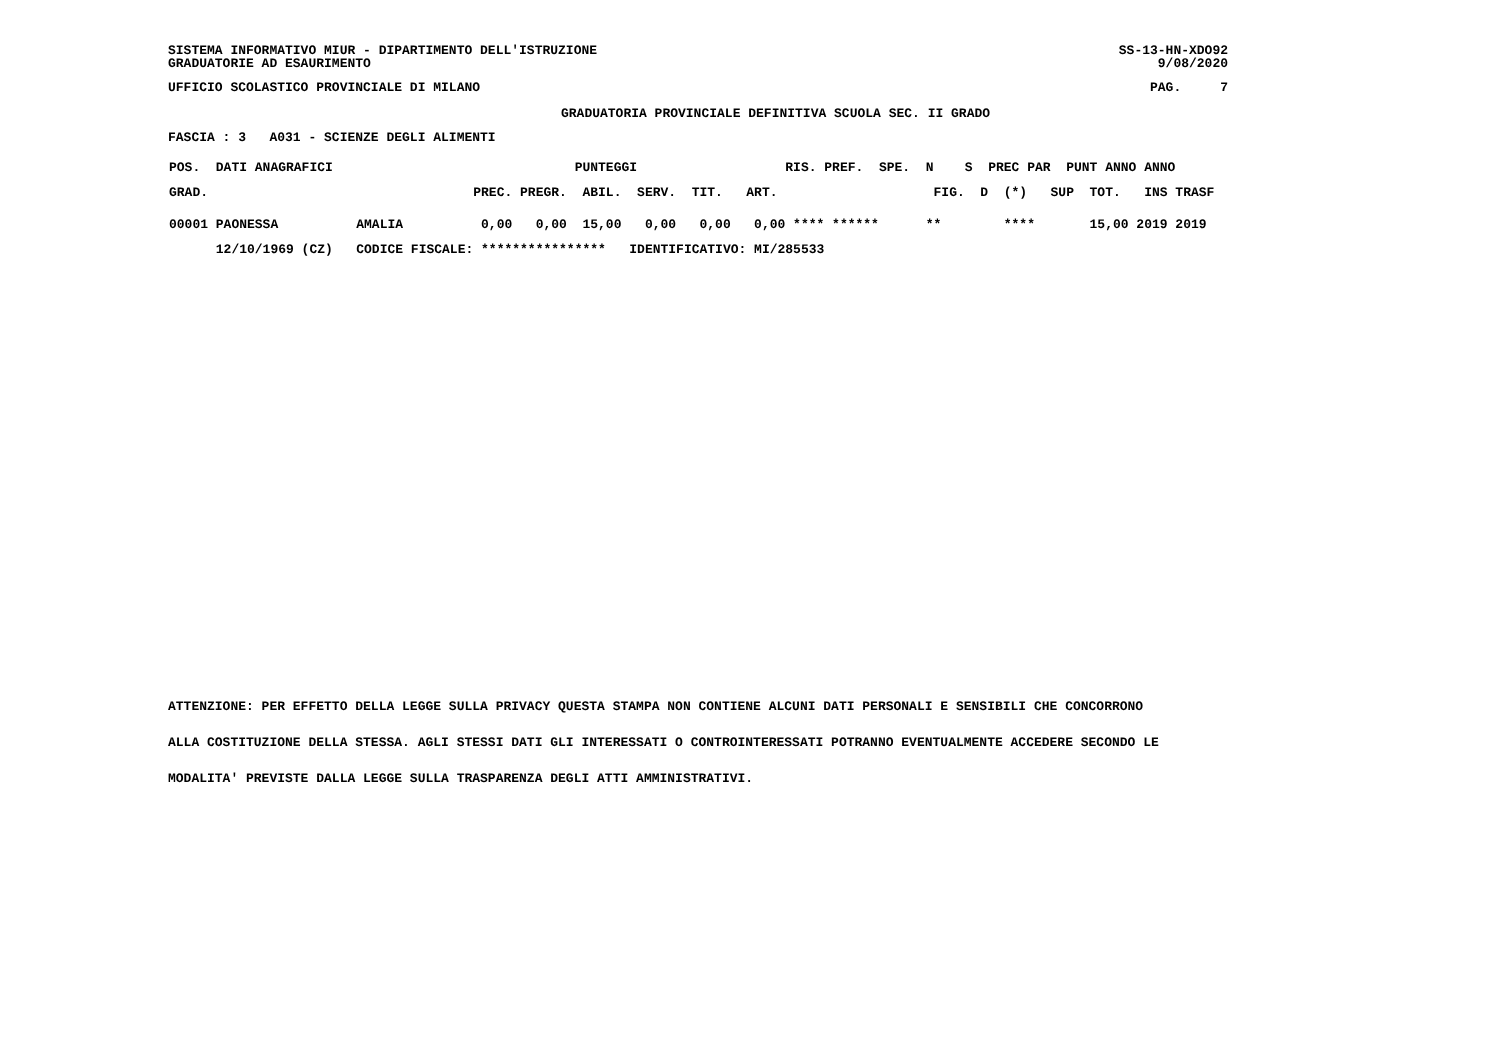SISTEMA INFORMATIVO MIUR - DIPARTIMENTO DELL'ISTRUZIONE
GRADUATORIE AD ESAURIMENTO
SS-13-HN-XDO92
9/08/2020
UFFICIO SCOLASTICO PROVINCIALE DI MILANO
PAG.     7
GRADUATORIA PROVINCIALE DEFINITIVA SCUOLA SEC. II GRADO
FASCIA : 3   A031 - SCIENZE DEGLI ALIMENTI
| POS. DATI ANAGRAFICI PUNTEGGI RIS. PREF. SPE. N S PREC PAR PUNT ANNO ANNO |
| GRAD. PREC. PREGR. ABIL. SERV. TIT. ART. FIG. D (*) SUP TOT. INS TRASF |
| 00001 PAONESSA AMALIA 0,00 0,00 15,00 0,00 0,00 0,00 **** ****** ** **** 15,00 2019 2019 |
| 12/10/1969 (CZ) CODICE FISCALE: **************** IDENTIFICATIVO: MI/285533 |
ATTENZIONE: PER EFFETTO DELLA LEGGE SULLA PRIVACY QUESTA STAMPA NON CONTIENE ALCUNI DATI PERSONALI E SENSIBILI CHE CONCORRONO
ALLA COSTITUZIONE DELLA STESSA. AGLI STESSI DATI GLI INTERESSATI O CONTROINTERESSATI POTRANNO EVENTUALMENTE ACCEDERE SECONDO LE
MODALITA' PREVISTE DALLA LEGGE SULLA TRASPARENZA DEGLI ATTI AMMINISTRATIVI.